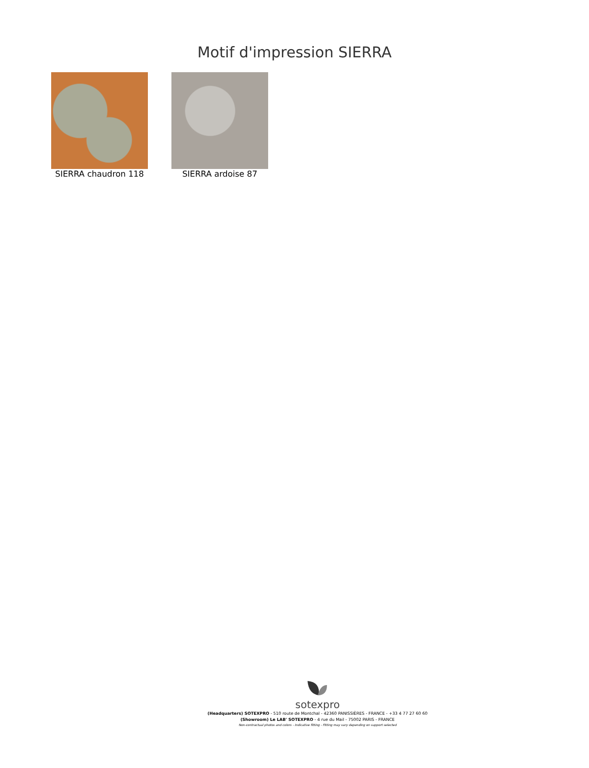Motif d'impression SIERRA
SIERRA chaudron 118 SIERRA ardoise 87
sotexpro
(Headquarters) SOTEXPRO - 510 route de Montchal - 42360 PANISSIÈRES - FRANCE - +33 4 77 27 60 60
(Showroom) Le LAB' SOTEXPRO - 4 rue du Mail - 75002 PARIS - FRANCE
Non-contractual photos and colors - Indicative fitting - Fitting may vary depending on support selected